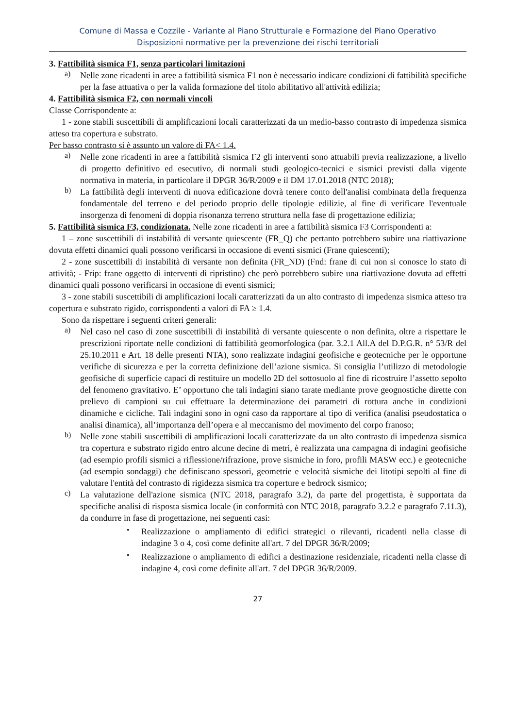Comune di Massa e Cozzile - Variante al Piano Strutturale e Formazione del Piano Operativo
Disposizioni normative per la prevenzione dei rischi territoriali
3. Fattibilità sismica F1, senza particolari limitazioni
a)
Nelle zone ricadenti in aree a fattibilità sismica F1 non è necessario indicare condizioni di fattibilità specifiche per la fase attuativa o per la valida formazione del titolo abilitativo all'attività edilizia;
4. Fattibilità sismica F2, con normali vincoli
Classe Corrispondente a:
1 - zone stabili suscettibili di amplificazioni locali caratterizzati da un medio-basso contrasto di impedenza sismica atteso tra copertura e substrato.
Per basso contrasto si è assunto un valore di FA< 1.4.
a)
Nelle zone ricadenti in aree a fattibilità sismica F2 gli interventi sono attuabili previa realizzazione, a livello di progetto definitivo ed esecutivo, di normali studi geologico-tecnici e sismici previsti dalla vigente normativa in materia, in particolare il DPGR 36/R/2009 e il DM 17.01.2018 (NTC 2018);
b)
La fattibilità degli interventi di nuova edificazione dovrà tenere conto dell'analisi combinata della frequenza fondamentale del terreno e del periodo proprio delle tipologie edilizie, al fine di verificare l'eventuale insorgenza di fenomeni di doppia risonanza terreno struttura nella fase di progettazione edilizia;
5. Fattibilità sismica F3, condizionata. Nelle zone ricadenti in aree a fattibilità sismica F3 Corrispondenti a:
1 – zone suscettibili di instabilità di versante quiescente (FR_Q) che pertanto potrebbero subire una riattivazione dovuta effetti dinamici quali possono verificarsi in occasione di eventi sismici (Frane quiescenti);
2 - zone suscettibili di instabilità di versante non definita (FR_ND) (Fnd: frane di cui non si conosce lo stato di attività; - Frip: frane oggetto di interventi di ripristino) che però potrebbero subire una riattivazione dovuta ad effetti dinamici quali possono verificarsi in occasione di eventi sismici;
3 - zone stabili suscettibili di amplificazioni locali caratterizzati da un alto contrasto di impedenza sismica atteso tra copertura e substrato rigido, corrispondenti a valori di FA ≥ 1.4.
Sono da rispettare i seguenti criteri generali:
a)
Nel caso nel caso di zone suscettibili di instabilità di versante quiescente o non definita, oltre a rispettare le prescrizioni riportate nelle condizioni di fattibilità geomorfologica (par. 3.2.1 All.A del D.P.G.R. n° 53/R del 25.10.2011 e Art. 18 delle presenti NTA), sono realizzate indagini geofisiche e geotecniche per le opportune verifiche di sicurezza e per la corretta definizione dell’azione sismica. Si consiglia l’utilizzo di metodologie geofisiche di superficie capaci di restituire un modello 2D del sottosuolo al fine di ricostruire l’assetto sepolto del fenomeno gravitativo. E’ opportuno che tali indagini siano tarate mediante prove geognostiche dirette con prelievo di campioni su cui effettuare la determinazione dei parametri di rottura anche in condizioni dinamiche e cicliche. Tali indagini sono in ogni caso da rapportare al tipo di verifica (analisi pseudostatica o analisi dinamica), all’importanza dell’opera e al meccanismo del movimento del corpo franoso;
b)
Nelle zone stabili suscettibili di amplificazioni locali caratterizzate da un alto contrasto di impedenza sismica tra copertura e substrato rigido entro alcune decine di metri, è realizzata una campagna di indagini geofisiche (ad esempio profili sismici a riflessione/rifrazione, prove sismiche in foro, profili MASW ecc.) e geotecniche (ad esempio sondaggi) che definiscano spessori, geometrie e velocità sismiche dei litotipi sepolti al fine di valutare l'entità del contrasto di rigidezza sismica tra coperture e bedrock sismico;
c)
La valutazione dell'azione sismica (NTC 2018, paragrafo 3.2), da parte del progettista, è supportata da specifiche analisi di risposta sismica locale (in conformità con NTC 2018, paragrafo 3.2.2 e paragrafo 7.11.3), da condurre in fase di progettazione, nei seguenti casi:
•
Realizzazione o ampliamento di edifici strategici o rilevanti, ricadenti nella classe di indagine 3 o 4, così come definite all'art. 7 del DPGR 36/R/2009;
•
Realizzazione o ampliamento di edifici a destinazione residenziale, ricadenti nella classe di indagine 4, così come definite all'art. 7 del DPGR 36/R/2009.
27